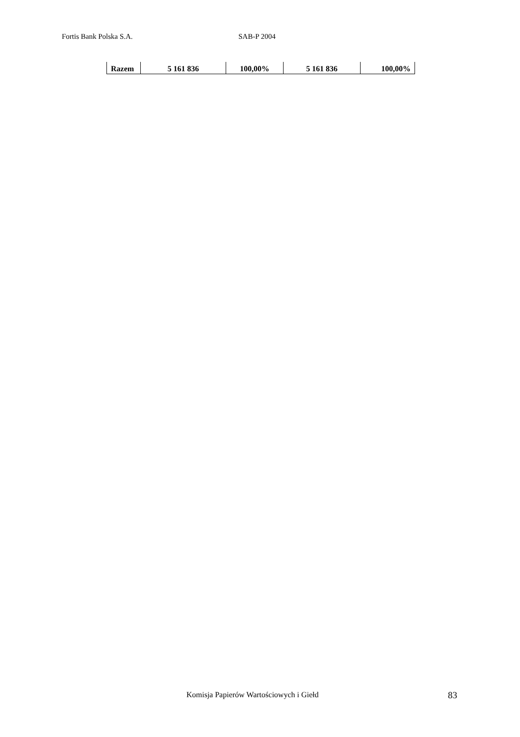Fortis Bank Polska S.A. SAB-P 2004
| Razem | 5 161 836 | 100,00% | 5 161 836 | 100,00% |
Komisja Papierów Wartościowych i Giełd
83